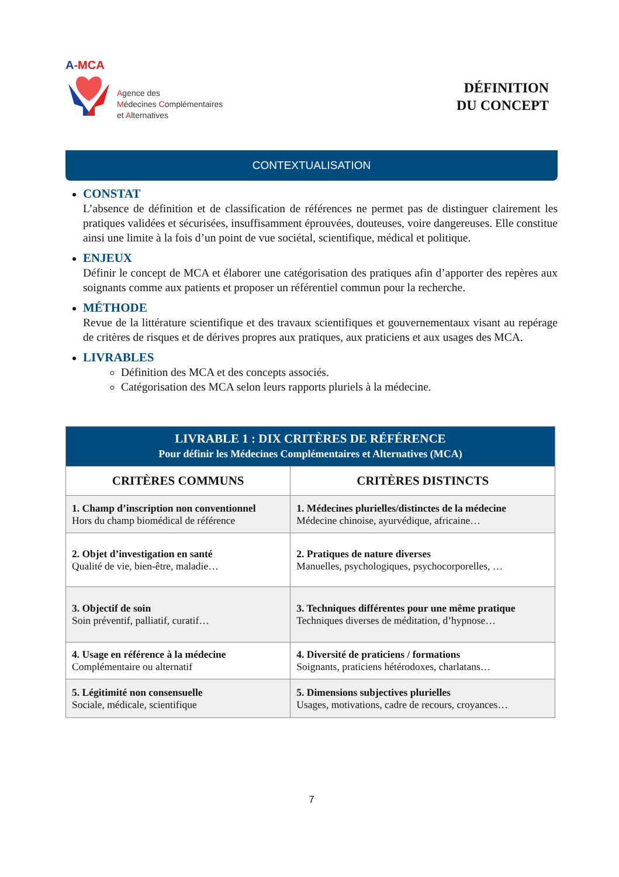A-MCA
Agence des
Médecines Complémentaires
et Alternatives
DÉFINITION
DU CONCEPT
CONTEXTUALISATION
CONSTAT
L’absence de définition et de classification de références ne permet pas de distinguer clairement les pratiques validées et sécurisées, insuffisamment éprouvées, douteuses, voire dangereuses. Elle constitue ainsi une limite à la fois d’un point de vue sociétal, scientifique, médical et politique.
ENJEUX
Définir le concept de MCA et élaborer une catégorisation des pratiques afin d’apporter des repères aux soignants comme aux patients et proposer un référentiel commun pour la recherche.
MÉTHODE
Revue de la littérature scientifique et des travaux scientifiques et gouvernementaux visant au repérage de critères de risques et de dérives propres aux pratiques, aux praticiens et aux usages des MCA.
LIVRABLES
Définition des MCA et des concepts associés.
Catégorisation des MCA selon leurs rapports pluriels à la médecine.
| LIVRABLE 1 : DIX CRITÈRES DE RÉFÉRENCE Pour définir les Médecines Complémentaires et Alternatives (MCA) | |
| CRITÈRES COMMUNS | CRITÈRES DISTINCTS |
| 1. Champ d’inscription non conventionnel Hors du champ biomédical de référence | 1. Médecines plurielles/distinctes de la médecine Médecine chinoise, ayurvédique, africaine… |
| 2. Objet d’investigation en santé Qualité de vie, bien-être, maladie… | 2. Pratiques de nature diverses Manuelles, psychologiques, psychocorporelles, … |
| 3. Objectif de soin Soin préventif, palliatif, curatif… | 3. Techniques différentes pour une même pratique Techniques diverses de méditation, d’hypnose… |
| 4. Usage en référence à la médecine Complémentaire ou alternatif | 4. Diversité de praticiens / formations Soignants, praticiens hétérodoxes, charlatans… |
| 5. Légitimité non consensuelle Sociale, médicale, scientifique | 5. Dimensions subjectives plurielles Usages, motivations, cadre de recours, croyances… |
7